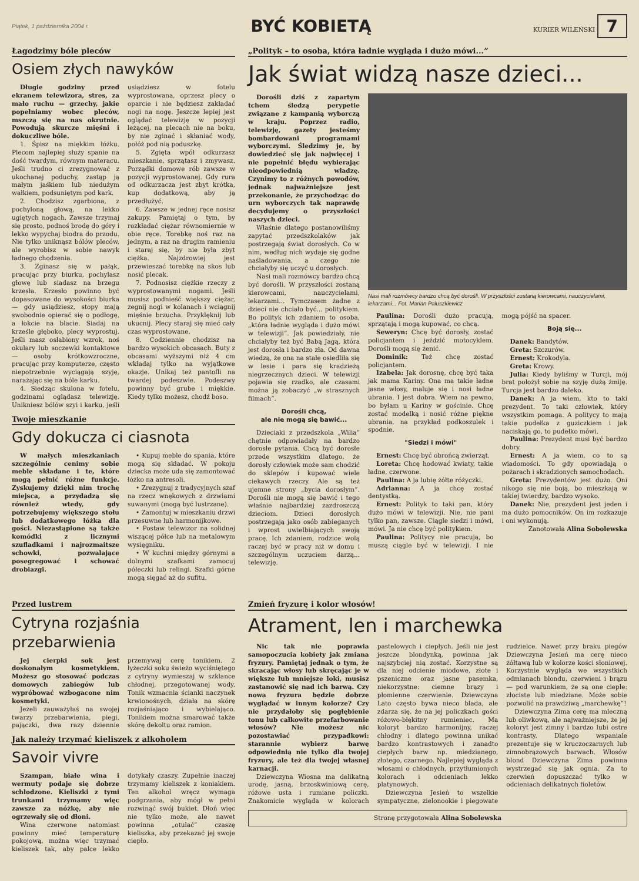Piątek, 1 października 2004 r.
BYĆ KOBIETĄ
KURIER WILEŃSKI 7
Łagodzimy bóle pleców
Osiem złych nawyków
Długie godziny przed ekranem telewizora, stres, za mało ruchu — grzechy, jakie popełniamy wobec pleców, mszczą się na nas okrutnie. Powodują skurcze mięśni i dokuczliwe bóle.
1. Śpisz na miękkim łóżku. Plecom najlepiej służy spanie na dość twardym, równym materacu. Jeśli trudno ci zrezygnować z ukochanej poduchy, zastąp ją małym jaśkiem lub niedużym wałkiem, podsuniętym pod kark.
2. Chodzisz zgarbiona, z pochyloną głową, na lekko ugiętych nogach. Zawsze trzymaj się prosto, podnoś brodę do góry i lekko wypychaj biodra do przodu. Nie tylko uniknąsz bólów pleców, ale wyrobisz w sobie nawyk ładnego chodzenia.
3. Zginasz się w pałąk, pracując przy biurku, pochylasz głowę lub siadasz na brzegu krzesła. Krzesło powinno być dopasowane do wysokości biurka — gdy usiądziesz, stopy mają swobodnie opierać się o podłogę, a łokcie na blacie. Siadaj na krześle głęboko, plecy wyprostuj. Jeśli masz osłabiony wzrok, noś okulary lub soczewki kontaktowe — osoby krótkowzroczne, pracując przy komputerze, często niepotrzebnie wyciągają szyję, narażając się na bóle karku.
4. Siedząc skulona w fotelu, godzinami oglądasz telewizję. Unikniesz bólów szyi i karku, jeśli usiądziesz w fotelu wyprostowana, oprzesz plecy o oparcie i nie będziesz zakładać nogi na nogę. Jeszcze lepiej jest oglądać telewizję w pozycji leżącej, na plecach nie na boku, by nie zginać i skłaniać wody, połóż pod nią poduszkę.
5. Zgięta wpół odkurzasz mieszkanie, sprzątasz i zmywasz. Porządki domowe rób zawsze w pozycji wyprostowanej. Gdy rura od odkurzacza jest zbyt krótka, kup dodatkową, aby ją przedłużyć.
6. Zawsze w jednej ręce nosisz zakupy. Pamiętaj o tym, by rozkładać ciężar równomiernie w obie ręce. Torebkę noś raz na jednym, a raz na drugim ramieniu i staraj się, by nie była zbyt ciężka. Najzdrowiej jest przewieszać torebkę na skos lub nosić plecak.
7. Podnosisz ciężkie rzeczy z wyprostowanymi nogami. Jeśli musisz podnieść większy ciężar, zegnij nogi w kolanach i wciągnij mięśnie brzucha. Przyklęknij lub ukucnij. Plecy staraj się mieć cały czas wyprostowane.
8. Codziennie chodzisz na bardzo wysokich obcasach. Buty z obcasami wyższymi niż 4 cm wkładaj tylko na wyjątkowe okazje. Unikaj też pantofli na twardej podeszwie. Podeszwy powinny być grube i miękkie. Kiedy tylko możesz, chodź boso.
Twoje mieszkanie
Gdy dokucza ci ciasnota
W małych mieszkaniach szczególnie cenimy sobie meble składane i te, które mogą pełnić różne funkcje. Zyskujemy dzięki nim trochę miejsca, a przydadzą się również wtedy, gdy potrzebujemy większego stołu lub dodatkowego łóżka dla gości. Niezastąpione są także komódki z licznymi szufladkami i najrozmaitsze schowki, pozwalające posegregować i schować drobiazgi.
• Kupuj meble do spania, które mogą się składać. W pokoju dziecka może uda się zamontować łóżko na antresoli.
• Zrezygnuj z tradycyjnych szaf na rzecz wnękowych z drzwiami suwanymi (mogą być lustrzane).
• Zamontuj w mieszkaniu drzwi przesuwne lub harmonijkowe.
• Postaw telewizor na solidnej wiszącej półce lub na metalowym wysięgniku.
• W kuchni między górnymi a dolnymi szafkami zamocuj półeczki lub relingi. Szafki górne mogą sięgać aż do sufitu.
„Polityk – to osoba, która ładnie wygląda i dużo mówi...”
Jak świat widzą nasze dzieci...
Dorośli dziś z zapartym tchem śledzą perypetie związane z kampanią wyborczą w kraju. Poprzez radio, telewizję, gazety jesteśmy bombardowani programami wyborczymi. Śledzimy je, by dowiedzieć się jak najwięcej i nie popełnić błędu wybierając nieodpowiednią władzę. Czynimy to z różnych powodów, jednak najważniejsze jest przekonanie, że przychodząc do urn wyborczych tak naprawdę decydujemy o przyszłości naszych dzieci.
Właśnie dlatego postanowiliśmy zapytać przedszkolaków jak postrzegają świat dorosłych. Co w nim, według nich wydaje się godne naśladowania, a czego nie chciałyby się uczyć u dorosłych.
Nasi mali rozmówcy bardzo chcą być dorośli. W przyszłości zostaną kierowcami, nauczycielami, lekarzami... Tymczasem żadne z dzieci nie chciało być... politykiem. Bo polityk ich zdaniem to osoba, „która ładnie wygląda i dużo mówi w telewizji”. Jak powiedziały, nie chciałyby też być Babą Jagą, która jest dorosła i bardzo zła. Od dawna wiedzą, że ona na stałe osiedliła się w lesie i para się kradzieżą niegrzecznych dzieci. W telewizji pojawia się rzadko, ale czasami można ją zobaczyć „w strasznych filmach”.
Dorośli chcą,
ale nie mogą się bawić...
Dzieciaki z przedszkola „Wilia” chętnie odpowiadały na bardzo dorosłe pytania. Chcą być dorosłe przede wszystkim dlatego, że dorosły człowiek może sam chodzić do sklepów i kupować wiele ciekawych rzeczy. Ale są też ujemne strony „bycia dorosłym”. Dorośli nie mogą się bawić i tego właśnie najbardziej zazdroszczą dzieciom. Dzieci dorosłych postrzegają jako osób zabieganych i wprost uwielbiających swoją pracę. Ich zdaniem, rodzice wolą raczej być w pracy niż w domu i szczególnym uczuciem darzą... telewizję.
Nasi mali rozmówcy bardzo chcą być dorośli. W przyszłości zostaną kierowcami, nauczycielami, lekarzami... Fot. Marian Paluszkiewicz
Paulina: Dorośli dużo pracują, sprzątają i mogą kupować, co chcą.
Seweryn: Chcę być dorosły, zostać policjantem i jeździć motocyklem. Dorośli mogą się żenić.
Dominik: Też chcę zostać policjantem.
Izabela: Jak dorosnę, chcę być taka jak mama Kariny. Ona ma takie ładne jasne włosy, maluje się i nosi ładne ubrania. I jest dobra. Wiem na pewno, bo byłam u Kariny w gościnie. Chcę zostać modelką i nosić różne piękne ubrania, na przykład podkoszulek i spodnie.
"Siedzi i mówi"
Ernest: Chcę być obrońcą zwierząt.
Loreta: Chcę hodować kwiaty, takie ładne, czerwone.
Paulina: A ja lubię żółte różyczki.
Adrianna: A ja chcę zostać dentystką.
Ernest: Polityk to taki pan, który dużo mówi w telewizji. Nie, nie pani tylko pan, zawsze. Ciągle siedzi i mówi, mówi. Ja nie chcę być politykiem.
Paulina: Politycy nie pracują, bo muszą ciągle być w telewizji. I nie mogą pójść na spacer.
Boją się...
Danek: Bandytów.
Greta: Szczurów.
Ernest: Krokodyla.
Greta: Krowy.
Julia: Kiedy byliśmy w Turcji, mój brat położył sobie na szyję dużą żmiję. Turcja jest bardzo daleko.
Danek: A ja wiem, kto to taki prezydent. To taki człowiek, który wszystkim pomaga. A politycy to mają takie pudełka z guziczkiem i jak naciskają go, to pudełko mówi.
Paulina: Prezydent musi być bardzo dobry.
Ernest: A ja wiem, co to są wiadomości. To gdy opowiadają o pożarach i skradzionych samochodach.
Greta: Prezydentów jest dużo. Oni nikogo się nie boją, bo mieszkają w takiej twierdzy, bardzo wysoko.
Danek: Nie, prezydent jest jeden i ma dużo pomocników. On im rozkazuje i oni wykonują.
Zanotowała Alina Sobolewska
Przed lustrem
Cytryna rozjaśnia przebarwienia
Jej cierpki sok jest doskonałym kosmetykiem. Możesz go stosować podczas domowych zabiegów lub wypróbować wzbogacone nim kosmetyki.
Jeżeli zauważyłaś na swojej twarzy przebarwienia, piegi, pajączki, dwa razy dziennie przemywaj cerę tonikiem. 2 łyżeczki soku świeżo wyciśniętego z cytryny wymieszaj w szklance chłodnej, przegotowanej wody. Tonik wzmacnia ścianki naczynek krwionośnych, działa na skórę rozjaśniająco i wybielająco. Tonikiem można smarować także skórę dekoltu oraz ramion.
Jak należy trzymać kieliszek z alkoholem
Savoir vivre
Szampan, białe wina i wermuty podaje się dobrze schłodzone. Kieliszki z tymi trunkami trzymamy więc zawsze za nóżkę, aby nie ogrzewały się od dłoni.
Wina czerwone natomiast powinny mieć temperaturę pokojową, można więc trzymać kieliszek tak, aby palce lekko dotykały czaszy. Zupełnie inaczej trzymamy kieliszek z koniakiem. Ten alkohol wręcz wymaga podgrzania, aby mógł w pełni rozwinąć swój bukiet. Dłoń więc nie tylko może, ale nawet powinna „otulać” czaszę kieliszka, aby przekazać jej swoje ciepło.
Zmień fryzurę i kolor włosów!
Atrament, len i marchewka
Nic tak nie poprawia samopoczucia kobiety jak zmiana fryzury. Pamiętaj jednak o tym, że skracając włosy lub skręcając je w większe lub mniejsze loki, musisz zastanowić się nad ich barwą. Czy nowa fryzura będzie dobrze wyglądać w innym kolorze? Czy nie przydałoby się pogłębienie tonu lub całkowite przefarbowanie włosów? Nie możesz nic pozostawiać przypadkowi: starannie wybierz barwę odpowiednią nie tylko dla twojej fryzury, ale też dla twojej własnej karnacji.
Dziewczyna Wiosna ma delikatną urodę, jasną, brzoskwiniową cerę, różowe usta i rumiane policzki. Znakomicie wygląda w kolorach pastelowych i ciepłych. Jeśli nie jest jeszcze blondynką, powinna jak najszybciej nią zostać. Korzystne są dla niej odcienie miodowe, złote i pszeniczne oraz jasne pasemka, niekorzystne: ciemne brązy i płomienne czerwienie. Dziewczyna Lato często bywa nieco blada, ale zdarza się, że na jej policzkach gości różowo-błękitny rumieniec. Ma koloryt bardzo harmonijny, raczej chłodny i dlatego powinna unikać bardzo kontrastowych i zanadto ciepłych barw np. miedzianego, złotego, czarnego. Najlepiej wygląda z włosami o chłodnych, przytłumionych kolorach i odcieniach lekko platynowych.
Dziewczyna Jesień to wszelkie sympatyczne, zielonookie i piegowate rudzielce. Nawet przy braku piegów Dziewczyna Jesień ma cerę nieco żółtawą lub w kolorze kości słoniowej. Korzystnie wygląda we wszystkich odmianach blondu, czerwieni i brązu — pod warunkiem, że są one ciepłe: złociste lub miedziane. Może sobie pozwolić na prawdziwą „marchewkę”!
Dziewczyna Zima cerę ma mleczną lub oliwkową, ale najważniejsze, że jej koloryt jest zimny i bardzo lubi ostre kontrasty. Dlatego wspaniale prezentuje się w kruczoczarnych lub zimnobrązowych barwach. Włosów blond Dziewczyna Zima powinna wystrzegać się jak ognia. Za to czerwień dopuszczać tylko w odcieniach delikatnych fioletów.
Stronę przygotowała Alina Sobolewska